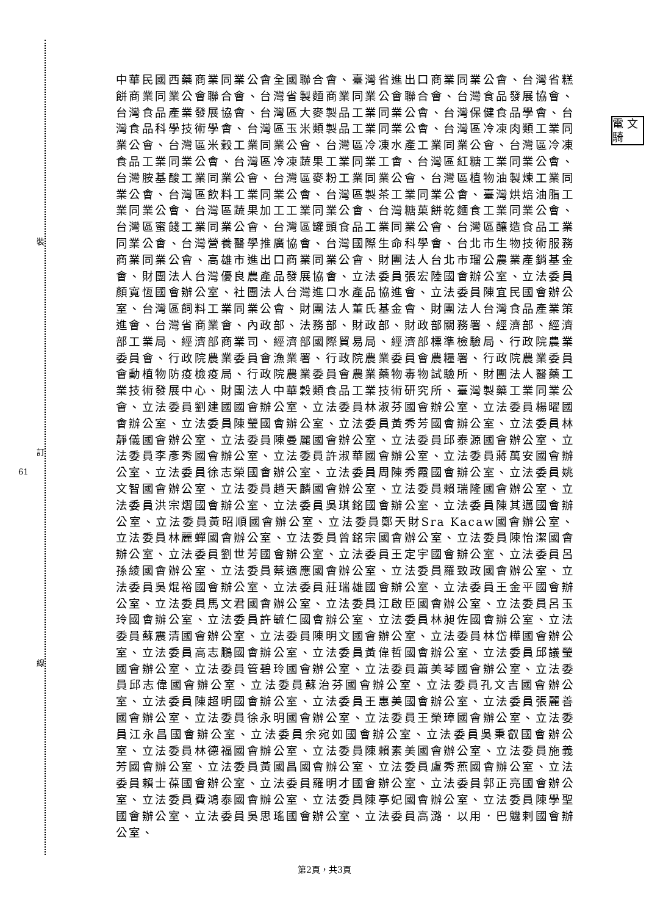裝
訂
線
61
電 文 騎
中華民國西藥商業同業公會全國聯合會、臺灣省進出口商業同業公會、台灣省糕餅商業同業公會聯合會、台灣省製麵商業同業公會聯合會、台灣食品發展協會、台灣食品產業發展協會、台灣區大麥製品工業同業公會、台灣保健食品學會、台灣食品科學技術學會、台灣區玉米類製品工業同業公會、台灣區冷凍肉類工業同業公會、台灣區米穀工業同業公會、台灣區冷凍水產工業同業公會、台灣區冷凍食品工業同業公會、台灣區冷凍蔬果工業同業工會、台灣區紅糖工業同業公會、台灣胺基酸工業同業公會、台灣區麥粉工業同業公會、台灣區植物油製煉工業同業公會、台灣區飲料工業同業公會、台灣區製茶工業同業公會、臺灣烘焙油脂工業同業公會、台灣區蔬果加工工業同業公會、台灣糖菓餅乾麵食工業同業公會、台灣區蜜餞工業同業公會、台灣區罐頭食品工業同業公會、台灣區釀造食品工業同業公會、台灣營養醫學推廣協會、台灣國際生命科學會、台北市生物技術服務商業同業公會、高雄市進出口商業同業公會、財團法人台北市瑠公農業產銷基金會、財團法人台灣優良農產品發展協會、立法委員張宏陸國會辦公室、立法委員顏寬恆國會辦公室、社團法人台灣進口水產品協進會、立法委員陳宜民國會辦公室、台灣區飼料工業同業公會、財團法人董氏基金會、財團法人台灣食品產業策進會、台灣省商業會、內政部、法務部、財政部、財政部關務署、經濟部、經濟部工業局、經濟部商業司、經濟部國際貿易局、經濟部標準檢驗局、行政院農業委員會、行政院農業委員會漁業署、行政院農業委員會農糧署、行政院農業委員會動植物防疫檢疫局、行政院農業委員會農業藥物毒物試驗所、財團法人醫藥工業技術發展中心、財團法人中華穀類食品工業技術研究所、臺灣製藥工業同業公會、立法委員劉建國國會辦公室、立法委員林淑芬國會辦公室、立法委員楊曜國會辦公室、立法委員陳瑩國會辦公室、立法委員黃秀芳國會辦公室、立法委員林靜儀國會辦公室、立法委員陳曼麗國會辦公室、立法委員邱泰源國會辦公室、立法委員李彥秀國會辦公室、立法委員許淑華國會辦公室、立法委員蔣萬安國會辦公室、立法委員徐志榮國會辦公室、立法委員周陳秀霞國會辦公室、立法委員姚文智國會辦公室、立法委員趙天麟國會辦公室、立法委員賴瑞隆國會辦公室、立法委員洪宗熠國會辦公室、立法委員吳琪銘國會辦公室、立法委員陳其邁國會辦公室、立法委員黃昭順國會辦公室、立法委員鄭天財Sra Kacaw國會辦公室、立法委員林麗蟬國會辦公室、立法委員曾銘宗國會辦公室、立法委員陳怡潔國會辦公室、立法委員劉世芳國會辦公室、立法委員王定宇國會辦公室、立法委員呂孫綾國會辦公室、立法委員蔡適應國會辦公室、立法委員羅致政國會辦公室、立法委員吳焜裕國會辦公室、立法委員莊瑞雄國會辦公室、立法委員王金平國會辦公室、立法委員馬文君國會辦公室、立法委員江啟臣國會辦公室、立法委員呂玉玲國會辦公室、立法委員許毓仁國會辦公室、立法委員林昶佐國會辦公室、立法委員蘇震清國會辦公室、立法委員陳明文國會辦公室、立法委員林岱樺國會辦公室、立法委員高志鵬國會辦公室、立法委員黃偉哲國會辦公室、立法委員邱議瑩國會辦公室、立法委員管碧玲國會辦公室、立法委員蕭美琴國會辦公室、立法委員邱志偉國會辦公室、立法委員蘇治芬國會辦公室、立法委員孔文吉國會辦公室、立法委員陳超明國會辦公室、立法委員王惠美國會辦公室、立法委員張麗善國會辦公室、立法委員徐永明國會辦公室、立法委員王榮璋國會辦公室、立法委員江永昌國會辦公室、立法委員余宛如國會辦公室、立法委員吳秉叡國會辦公室、立法委員林德福國會辦公室、立法委員陳賴素美國會辦公室、立法委員施義芳國會辦公室、立法委員黃國昌國會辦公室、立法委員盧秀燕國會辦公室、立法委員賴士葆國會辦公室、立法委員羅明才國會辦公室、立法委員郭正亮國會辦公室、立法委員費鴻泰國會辦公室、立法委員陳亭妃國會辦公室、立法委員陳學聖國會辦公室、立法委員吳思瑤國會辦公室、立法委員高潞．以用．巴魕剌國會辦公室、
第2頁，共3頁